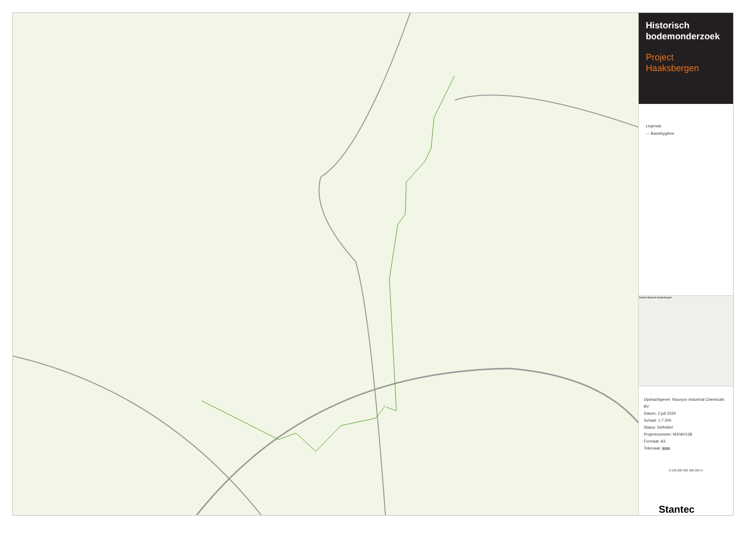Historisch bodemonderzoek
Project Haaksbergen
Legenda
— Basishygiëne
Delden Boekelo Haaksbergen
Opdrachtgever: Nouryon Industrial Chemicals BV
Datum: 2 juli 2020
Schaal: 1:7.500
Status: Definitief
Projectnummer: M20A0138
Formaat: A3
Tekenaar: 5.1.2.e
0 100 200 300 400 500 m
Stantec